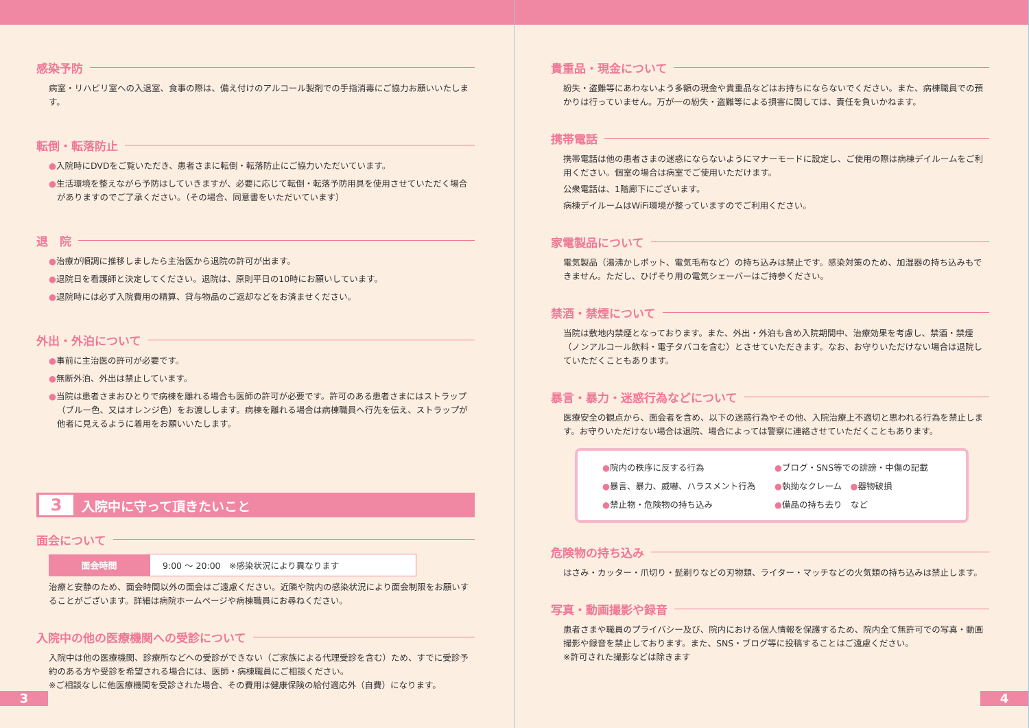感染予防
病室・リハビリ室への入退室、食事の際は、備え付けのアルコール製剤での手指消毒にご協力お願いいたします。
転倒・転落防止
●入院時にDVDをご覧いただき、患者さまに転倒・転落防止にご協力いただいています。
●生活環境を整えながら予防はしていきますが、必要に応じて転倒・転落予防用具を使用させていただく場合がありますのでご了承ください。（その場合、同意書をいただいています）
退　院
●治療が順調に推移しましたら主治医から退院の許可が出ます。
●退院日を看護師と決定してください。退院は、原則平日の10時にお願いしています。
●退院時には必ず入院費用の精算、貸与物品のご返却などをお済ませください。
外出・外泊について
●事前に主治医の許可が必要です。
●無断外泊、外出は禁止しています。
●当院は患者さまおひとりで病棟を離れる場合も医師の許可が必要です。許可のある患者さまにはストラップ（ブルー色、又はオレンジ色）をお渡しします。病棟を離れる場合は病棟職員へ行先を伝え、ストラップが他者に見えるように着用をお願いいたします。
3 入院中に守って頂きたいこと
面会について
| 面会時間 | 9:00 ～ 20:00 ※感染状況により異なります |
治療と安静のため、面会時間以外の面会はご遠慮ください。近隣や院内の感染状況により面会制限をお願いすることがございます。詳細は病院ホームページや病棟職員にお尋ねください。
入院中の他の医療機関への受診について
入院中は他の医療機関、診療所などへの受診ができない（ご家族による代理受診を含む）ため、すでに受診予約のある方や受診を希望される場合には、医師・病棟職員にご相談ください。
※ご相談なしに他医療機関を受診された場合、その費用は健康保険の給付適応外（自費）になります。
3
貴重品・現金について
紛失・盗難等にあわないよう多額の現金や貴重品などはお持ちにならないでください。また、病棟職員での預かりは行っていません。万が一の紛失・盗難等による損害に関しては、責任を負いかねます。
携帯電話
携帯電話は他の患者さまの迷惑にならないようにマナーモードに設定し、ご使用の際は病棟デイルームをご利用ください。個室の場合は病室でご使用いただけます。
公衆電話は、1階廊下にございます。
病棟デイルームはWiFi環境が整っていますのでご利用ください。
家電製品について
電気製品（湯沸かしポット、電気毛布など）の持ち込みは禁止です。感染対策のため、加湿器の持ち込みもできません。ただし、ひげそり用の電気シェーバーはご持参ください。
禁酒・禁煙について
当院は敷地内禁煙となっております。また、外出・外泊も含め入院期間中、治療効果を考慮し、禁酒・禁煙（ノンアルコール飲料・電子タバコを含む）とさせていただきます。なお、お守りいただけない場合は退院していただくこともあります。
暴言・暴力・迷惑行為などについて
医療安全の観点から、面会者を含め、以下の迷惑行為やその他、入院治療上不適切と思われる行為を禁止します。お守りいただけない場合は退院、場合によっては警察に連絡させていただくこともあります。
●院内の秩序に反する行為
●ブログ・SNS等での誹謗・中傷の記載
●暴言、暴力、威嚇、ハラスメント行為
●執拗なクレーム　●器物破損
●禁止物・危険物の持ち込み
●備品の持ち去り　など
危険物の持ち込み
はさみ・カッター・爪切り・髭剃りなどの刃物類、ライター・マッチなどの火気類の持ち込みは禁止します。
写真・動画撮影や録音
患者さまや職員のプライバシー及び、院内における個人情報を保護するため、院内全て無許可での写真・動画撮影や録音を禁止しております。また、SNS・ブログ等に投稿することはご遠慮ください。
※許可された撮影などは除きます
4